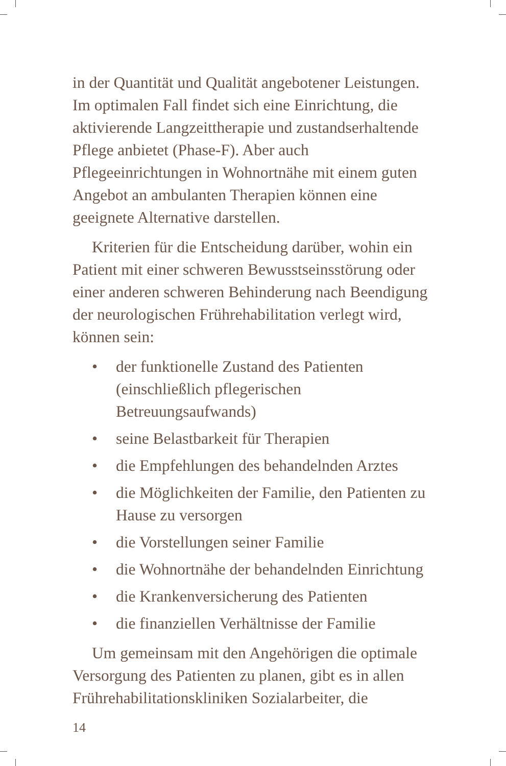in der Quantität und Qualität angebotener Leistungen. Im optimalen Fall findet sich eine Einrichtung, die aktivierende Langzeittherapie und zustandserhaltende Pflege anbietet (Phase-F). Aber auch Pflegeeinrichtungen in Wohnortnähe mit einem guten Angebot an ambulanten Therapien können eine geeignete Alternative darstellen.
Kriterien für die Entscheidung darüber, wohin ein Patient mit einer schweren Bewusstseinsstörung oder einer anderen schweren Behinderung nach Beendigung der neurologischen Frührehabilitation verlegt wird, können sein:
• der funktionelle Zustand des Patienten (einschließlich pflegerischen Betreuungsaufwands)
• seine Belastbarkeit für Therapien
• die Empfehlungen des behandelnden Arztes
• die Möglichkeiten der Familie, den Patienten zu Hause zu versorgen
• die Vorstellungen seiner Familie
• die Wohnortnähe der behandelnden Einrichtung
• die Krankenversicherung des Patienten
• die finanziellen Verhältnisse der Familie
Um gemeinsam mit den Angehörigen die optimale Versorgung des Patienten zu planen, gibt es in allen Frührehabilitationskliniken Sozialarbeiter, die
14